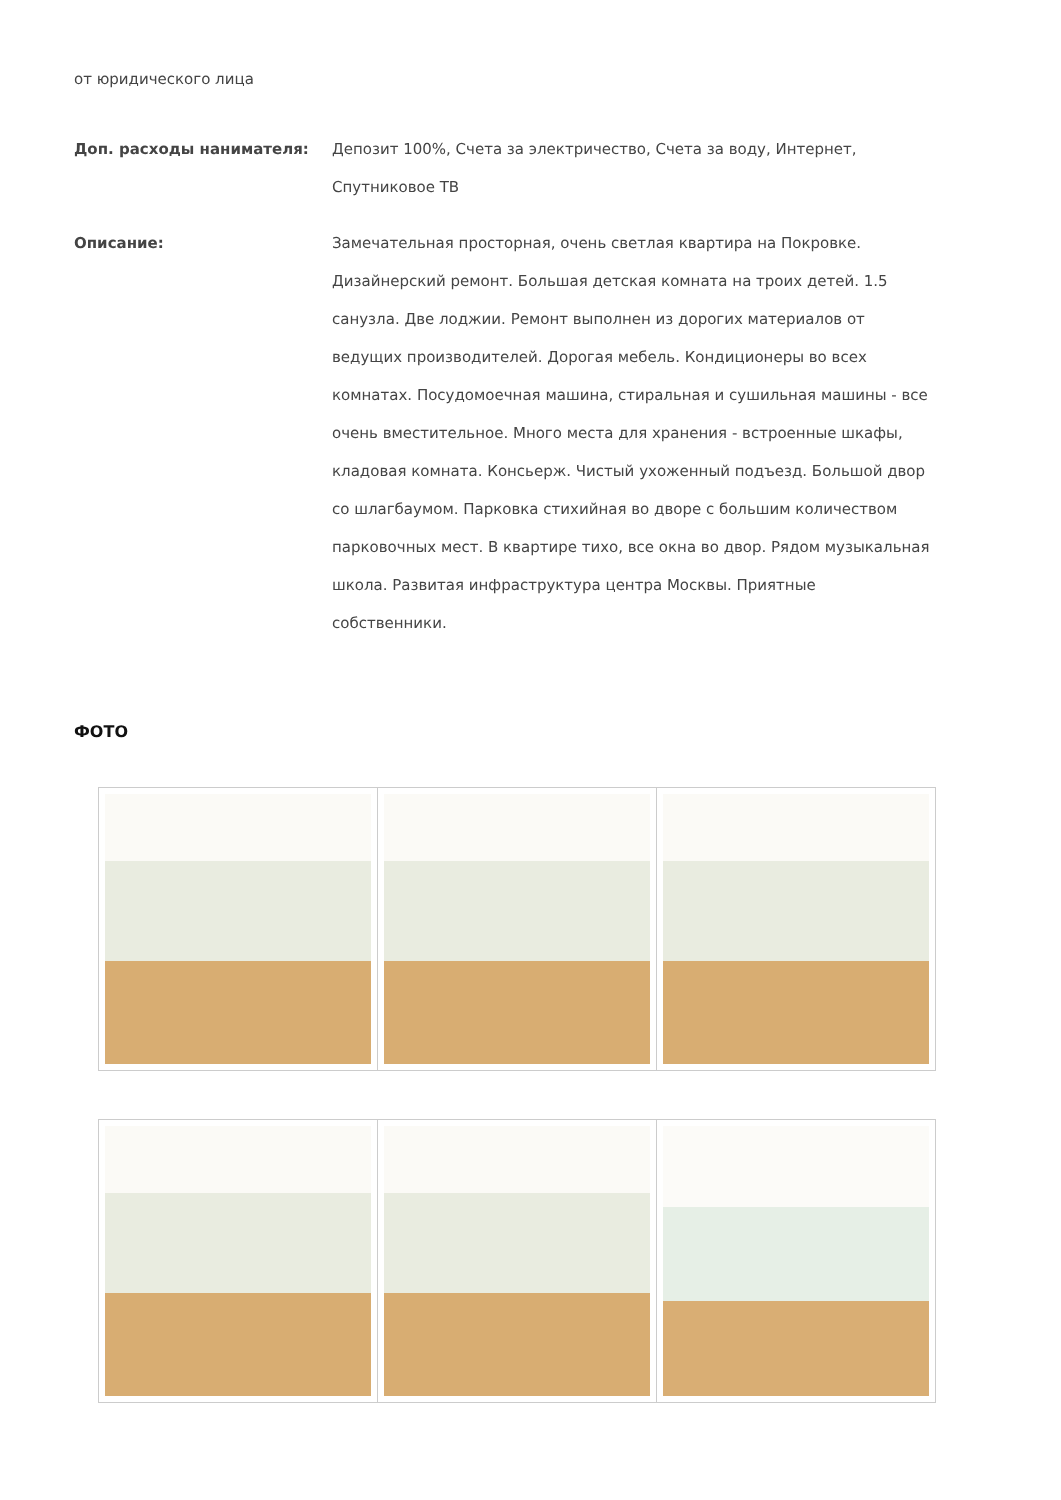от юридического лица
Доп. расходы нанимателя: Депозит 100%, Счета за электричество, Счета за воду, Интернет, Спутниковое ТВ
Описание: Замечательная просторная, очень светлая квартира на Покровке. Дизайнерский ремонт. Большая детская комната на троих детей. 1.5 санузла. Две лоджии. Ремонт выполнен из дорогих материалов от ведущих производителей. Дорогая мебель. Кондиционеры во всех комнатах. Посудомоечная машина, стиральная и сушильная машины - все очень вместительное. Много места для хранения - встроенные шкафы, кладовая комната. Консьерж. Чистый ухоженный подъезд. Большой двор со шлагбаумом. Парковка стихийная во дворе с большим количеством парковочных мест. В квартире тихо, все окна во двор. Рядом музыкальная школа. Развитая инфраструктура центра Москвы. Приятные собственники.
ФОТО